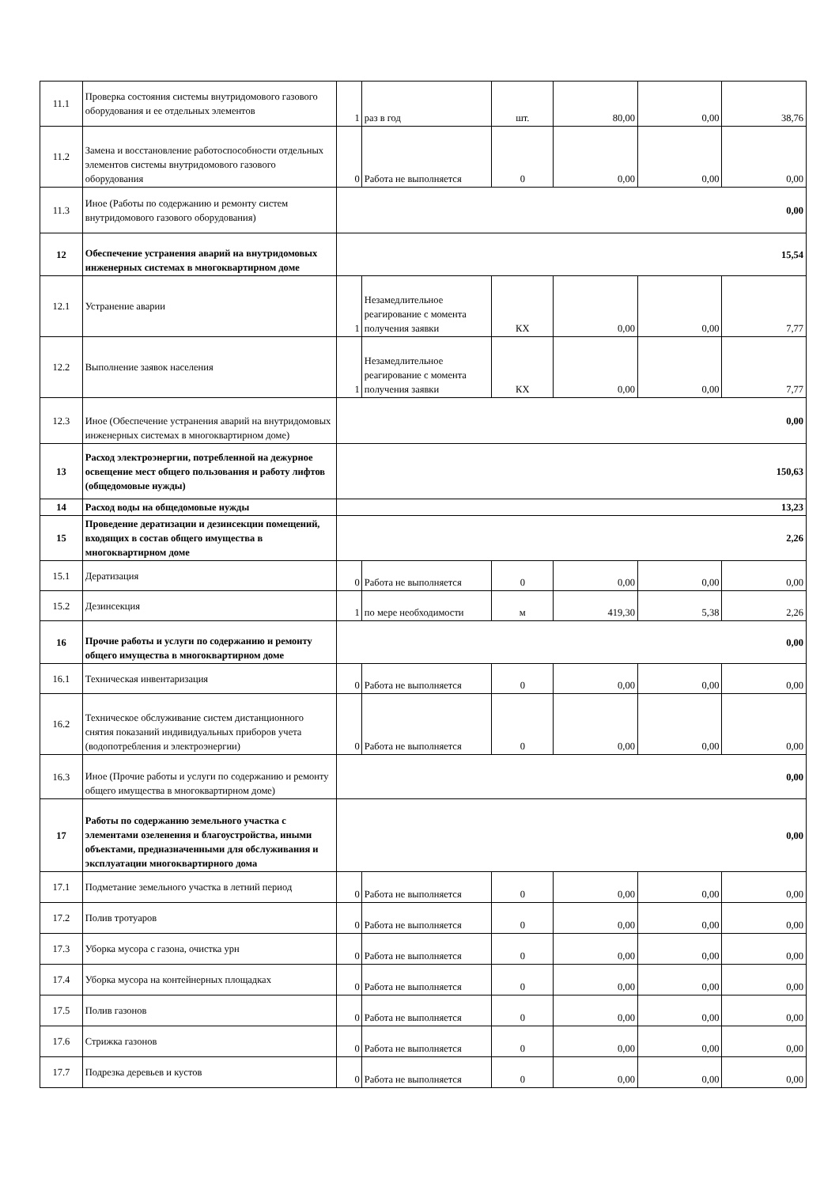| 11.1 | Проверка состояния системы внутридомового газового оборудования и ее отдельных элементов | 1 | раз в год | шт. | 80,00 | 0,00 | 38,76 |
| 11.2 | Замена и восстановление работоспособности отдельных элементов системы внутридомового газового оборудования | 0 | Работа не выполняется | 0 | 0,00 | 0,00 | 0,00 |
| 11.3 | Иное (Работы по содержанию и ремонту систем внутридомового газового оборудования) | 0,00 | | | | | |
| 12 | Обеспечение устранения аварий на внутридомовых инженерных системах в многоквартирном доме | 15,54 | | | | | |
| 12.1 | Устранение аварии | 1 | Незамедлительное реагирование с момента получения заявки | КХ | 0,00 | 0,00 | 7,77 |
| 12.2 | Выполнение заявок населения | 1 | Незамедлительное реагирование с момента получения заявки | КХ | 0,00 | 0,00 | 7,77 |
| 12.3 | Иное (Обеспечение устранения аварий на внутридомовых инженерных системах в многоквартирном доме) | 0,00 | | | | | |
| 13 | Расход электроэнергии, потребленной на дежурное освещение мест общего пользования и работу лифтов (общедомовые нужды) | 150,63 | | | | | |
| 14 | Расход воды на общедомовые нужды | 13,23 | | | | | |
| 15 | Проведение дератизации и дезинсекции помещений, входящих в состав общего имущества в многоквартирном доме | 2,26 | | | | | |
| 15.1 | Дератизация | 0 | Работа не выполняется | 0 | 0,00 | 0,00 | 0,00 |
| 15.2 | Дезинсекция | 1 | по мере необходимости | м | 419,30 | 5,38 | 2,26 |
| 16 | Прочие работы и услуги по содержанию и ремонту общего имущества в многоквартирном доме | 0,00 | | | | | |
| 16.1 | Техническая инвентаризация | 0 | Работа не выполняется | 0 | 0,00 | 0,00 | 0,00 |
| 16.2 | Техническое обслуживание систем дистанционного снятия показаний индивидуальных приборов учета (водопотребления и электроэнергии) | 0 | Работа не выполняется | 0 | 0,00 | 0,00 | 0,00 |
| 16.3 | Иное (Прочие работы и услуги по содержанию и ремонту общего имущества в многоквартирном доме) | 0,00 | | | | | |
| 17 | Работы по содержанию земельного участка с элементами озеленения и благоустройства, иными объектами, предназначенными для обслуживания и эксплуатации многоквартирного дома | 0,00 | | | | | |
| 17.1 | Подметание земельного участка в летний период | 0 | Работа не выполняется | 0 | 0,00 | 0,00 | 0,00 |
| 17.2 | Полив тротуаров | 0 | Работа не выполняется | 0 | 0,00 | 0,00 | 0,00 |
| 17.3 | Уборка мусора с газона, очистка урн | 0 | Работа не выполняется | 0 | 0,00 | 0,00 | 0,00 |
| 17.4 | Уборка мусора на контейнерных площадках | 0 | Работа не выполняется | 0 | 0,00 | 0,00 | 0,00 |
| 17.5 | Полив газонов | 0 | Работа не выполняется | 0 | 0,00 | 0,00 | 0,00 |
| 17.6 | Стрижка газонов | 0 | Работа не выполняется | 0 | 0,00 | 0,00 | 0,00 |
| 17.7 | Подрезка деревьев и кустов | 0 | Работа не выполняется | 0 | 0,00 | 0,00 | 0,00 |